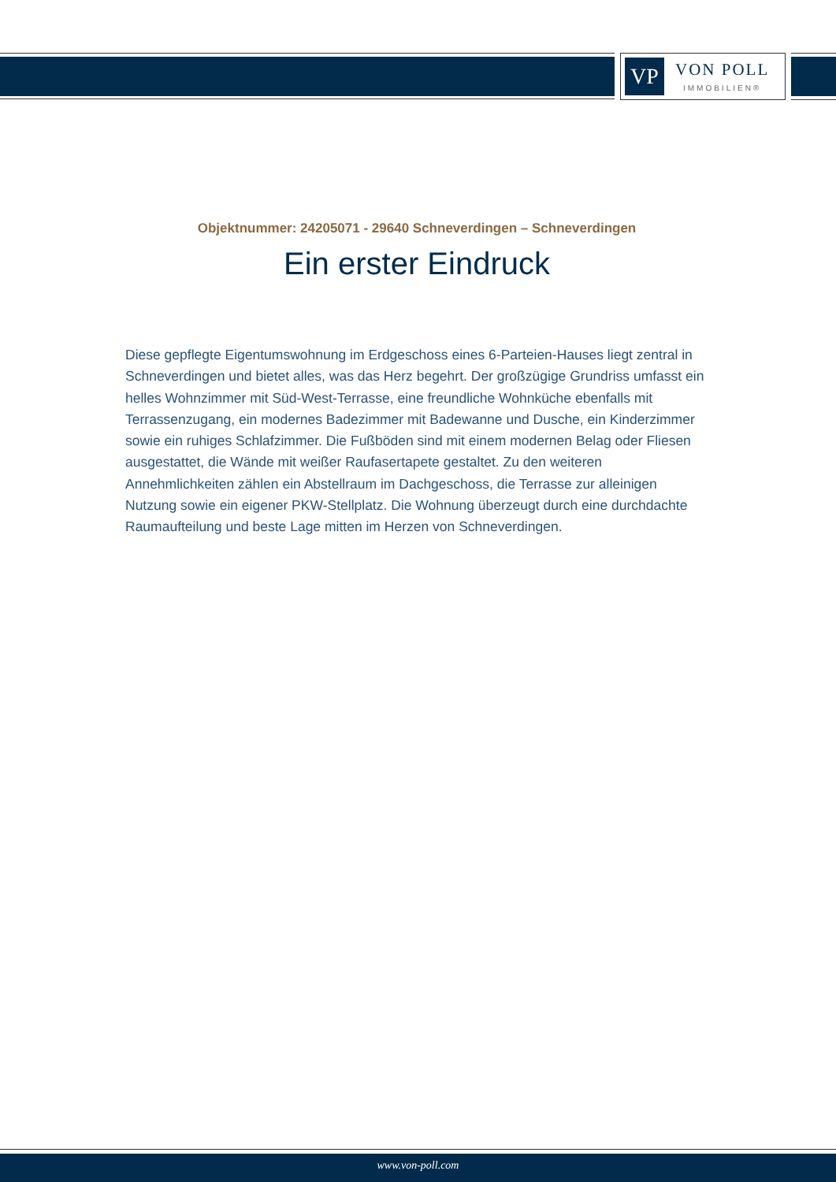VP
VON POLL
IMMOBILIEN®
Objektnummer: 24205071 - 29640 Schneverdingen – Schneverdingen
Ein erster Eindruck
Diese gepflegte Eigentumswohnung im Erdgeschoss eines 6-Parteien-Hauses liegt zentral in Schneverdingen und bietet alles, was das Herz begehrt. Der großzügige Grundriss umfasst ein helles Wohnzimmer mit Süd-West-Terrasse, eine freundliche Wohnküche ebenfalls mit Terrassenzugang, ein modernes Badezimmer mit Badewanne und Dusche, ein Kinderzimmer sowie ein ruhiges Schlafzimmer. Die Fußböden sind mit einem modernen Belag oder Fliesen ausgestattet, die Wände mit weißer Raufasertapete gestaltet. Zu den weiteren Annehmlichkeiten zählen ein Abstellraum im Dachgeschoss, die Terrasse zur alleinigen Nutzung sowie ein eigener PKW-Stellplatz. Die Wohnung überzeugt durch eine durchdachte Raumaufteilung und beste Lage mitten im Herzen von Schneverdingen.
www.von-poll.com